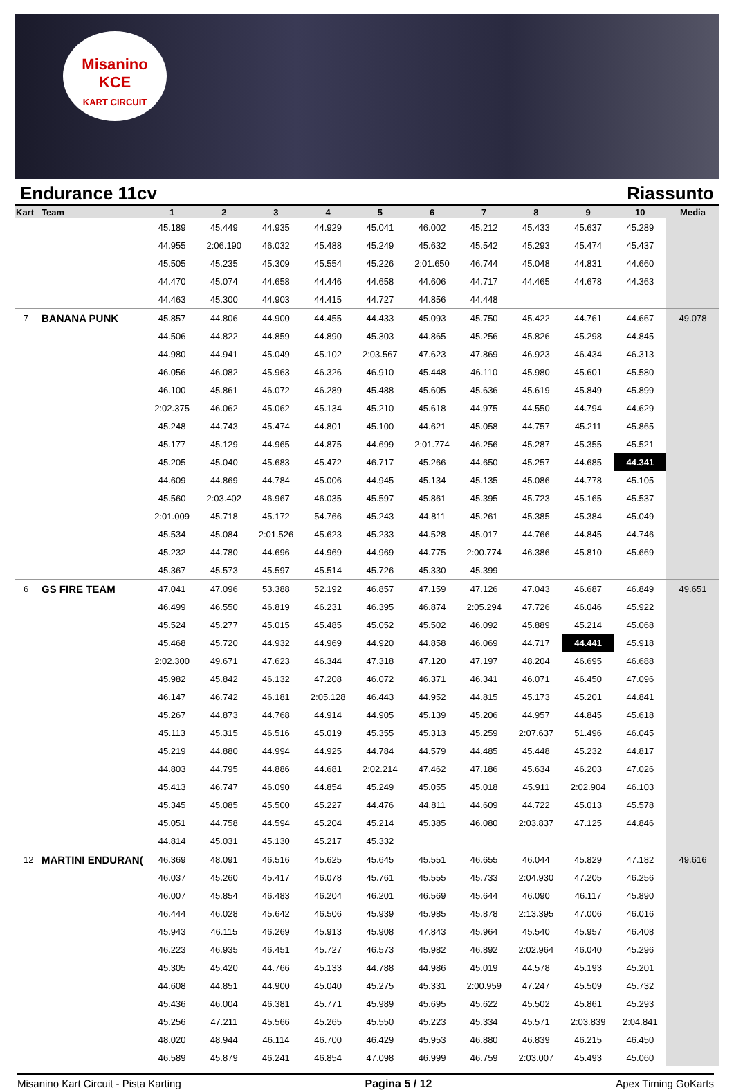Misanino
KCE
KART CIRCUIT
Endurance 11cv Riassunto
| Kart | Team | 1 | 2 | 3 | 4 | 5 | 6 | 7 | 8 | 9 | 10 | Media |
| --- | --- | --- | --- | --- | --- | --- | --- | --- | --- | --- | --- | --- |
| | | 45.189 | 45.449 | 44.935 | 44.929 | 45.041 | 46.002 | 45.212 | 45.433 | 45.637 | 45.289 | |
| | | 44.955 | 2:06.190 | 46.032 | 45.488 | 45.249 | 45.632 | 45.542 | 45.293 | 45.474 | 45.437 | |
| | | 45.505 | 45.235 | 45.309 | 45.554 | 45.226 | 2:01.650 | 46.744 | 45.048 | 44.831 | 44.660 | |
| | | 44.470 | 45.074 | 44.658 | 44.446 | 44.658 | 44.606 | 44.717 | 44.465 | 44.678 | 44.363 | |
| | | 44.463 | 45.300 | 44.903 | 44.415 | 44.727 | 44.856 | 44.448 | | | | |
| 7 | BANANA PUNK | 45.857 | 44.806 | 44.900 | 44.455 | 44.433 | 45.093 | 45.750 | 45.422 | 44.761 | 44.667 | 49.078 |
| | | 44.506 | 44.822 | 44.859 | 44.890 | 45.303 | 44.865 | 45.256 | 45.826 | 45.298 | 44.845 | |
| | | 44.980 | 44.941 | 45.049 | 45.102 | 2:03.567 | 47.623 | 47.869 | 46.923 | 46.434 | 46.313 | |
| | | 46.056 | 46.082 | 45.963 | 46.326 | 46.910 | 45.448 | 46.110 | 45.980 | 45.601 | 45.580 | |
| | | 46.100 | 45.861 | 46.072 | 46.289 | 45.488 | 45.605 | 45.636 | 45.619 | 45.849 | 45.899 | |
| | | 2:02.375 | 46.062 | 45.062 | 45.134 | 45.210 | 45.618 | 44.975 | 44.550 | 44.794 | 44.629 | |
| | | 45.248 | 44.743 | 45.474 | 44.801 | 45.100 | 44.621 | 45.058 | 44.757 | 45.211 | 45.865 | |
| | | 45.177 | 45.129 | 44.965 | 44.875 | 44.699 | 2:01.774 | 46.256 | 45.287 | 45.355 | 45.521 | |
| | | 45.205 | 45.040 | 45.683 | 45.472 | 46.717 | 45.266 | 44.650 | 45.257 | 44.685 | 44.341 | |
| | | 44.609 | 44.869 | 44.784 | 45.006 | 44.945 | 45.134 | 45.135 | 45.086 | 44.778 | 45.105 | |
| | | 45.560 | 2:03.402 | 46.967 | 46.035 | 45.597 | 45.861 | 45.395 | 45.723 | 45.165 | 45.537 | |
| | | 2:01.009 | 45.718 | 45.172 | 54.766 | 45.243 | 44.811 | 45.261 | 45.385 | 45.384 | 45.049 | |
| | | 45.534 | 45.084 | 2:01.526 | 45.623 | 45.233 | 44.528 | 45.017 | 44.766 | 44.845 | 44.746 | |
| | | 45.232 | 44.780 | 44.696 | 44.969 | 44.969 | 44.775 | 2:00.774 | 46.386 | 45.810 | 45.669 | |
| | | 45.367 | 45.573 | 45.597 | 45.514 | 45.726 | 45.330 | 45.399 | | | | |
| 6 | GS FIRE TEAM | 47.041 | 47.096 | 53.388 | 52.192 | 46.857 | 47.159 | 47.126 | 47.043 | 46.687 | 46.849 | 49.651 |
| | | 46.499 | 46.550 | 46.819 | 46.231 | 46.395 | 46.874 | 2:05.294 | 47.726 | 46.046 | 45.922 | |
| | | 45.524 | 45.277 | 45.015 | 45.485 | 45.052 | 45.502 | 46.092 | 45.889 | 45.214 | 45.068 | |
| | | 45.468 | 45.720 | 44.932 | 44.969 | 44.920 | 44.858 | 46.069 | 44.717 | 44.441 | 45.918 | |
| | | 2:02.300 | 49.671 | 47.623 | 46.344 | 47.318 | 47.120 | 47.197 | 48.204 | 46.695 | 46.688 | |
| | | 45.982 | 45.842 | 46.132 | 47.208 | 46.072 | 46.371 | 46.341 | 46.071 | 46.450 | 47.096 | |
| | | 46.147 | 46.742 | 46.181 | 2:05.128 | 46.443 | 44.952 | 44.815 | 45.173 | 45.201 | 44.841 | |
| | | 45.267 | 44.873 | 44.768 | 44.914 | 44.905 | 45.139 | 45.206 | 44.957 | 44.845 | 45.618 | |
| | | 45.113 | 45.315 | 46.516 | 45.019 | 45.355 | 45.313 | 45.259 | 2:07.637 | 51.496 | 46.045 | |
| | | 45.219 | 44.880 | 44.994 | 44.925 | 44.784 | 44.579 | 44.485 | 45.448 | 45.232 | 44.817 | |
| | | 44.803 | 44.795 | 44.886 | 44.681 | 2:02.214 | 47.462 | 47.186 | 45.634 | 46.203 | 47.026 | |
| | | 45.413 | 46.747 | 46.090 | 44.854 | 45.249 | 45.055 | 45.018 | 45.911 | 2:02.904 | 46.103 | |
| | | 45.345 | 45.085 | 45.500 | 45.227 | 44.476 | 44.811 | 44.609 | 44.722 | 45.013 | 45.578 | |
| | | 45.051 | 44.758 | 44.594 | 45.204 | 45.214 | 45.385 | 46.080 | 2:03.837 | 47.125 | 44.846 | |
| | | 44.814 | 45.031 | 45.130 | 45.217 | 45.332 | | | | | | |
| 12 | MARTINI ENDURAN( | 46.369 | 48.091 | 46.516 | 45.625 | 45.645 | 45.551 | 46.655 | 46.044 | 45.829 | 47.182 | 49.616 |
| | | 46.037 | 45.260 | 45.417 | 46.078 | 45.761 | 45.555 | 45.733 | 2:04.930 | 47.205 | 46.256 | |
| | | 46.007 | 45.854 | 46.483 | 46.204 | 46.201 | 46.569 | 45.644 | 46.090 | 46.117 | 45.890 | |
| | | 46.444 | 46.028 | 45.642 | 46.506 | 45.939 | 45.985 | 45.878 | 2:13.395 | 47.006 | 46.016 | |
| | | 45.943 | 46.115 | 46.269 | 45.913 | 45.908 | 47.843 | 45.964 | 45.540 | 45.957 | 46.408 | |
| | | 46.223 | 46.935 | 46.451 | 45.727 | 46.573 | 45.982 | 46.892 | 2:02.964 | 46.040 | 45.296 | |
| | | 45.305 | 45.420 | 44.766 | 45.133 | 44.788 | 44.986 | 45.019 | 44.578 | 45.193 | 45.201 | |
| | | 44.608 | 44.851 | 44.900 | 45.040 | 45.275 | 45.331 | 2:00.959 | 47.247 | 45.509 | 45.732 | |
| | | 45.436 | 46.004 | 46.381 | 45.771 | 45.989 | 45.695 | 45.622 | 45.502 | 45.861 | 45.293 | |
| | | 45.256 | 47.211 | 45.566 | 45.265 | 45.550 | 45.223 | 45.334 | 45.571 | 2:03.839 | 2:04.841 | |
| | | 48.020 | 48.944 | 46.114 | 46.700 | 46.429 | 45.953 | 46.880 | 46.839 | 46.215 | 46.450 | |
| | | 46.589 | 45.879 | 46.241 | 46.854 | 47.098 | 46.999 | 46.759 | 2:03.007 | 45.493 | 45.060 | |
Misanino Kart Circuit - Pista Karting Pagina 5 / 12 Apex Timing GoKarts